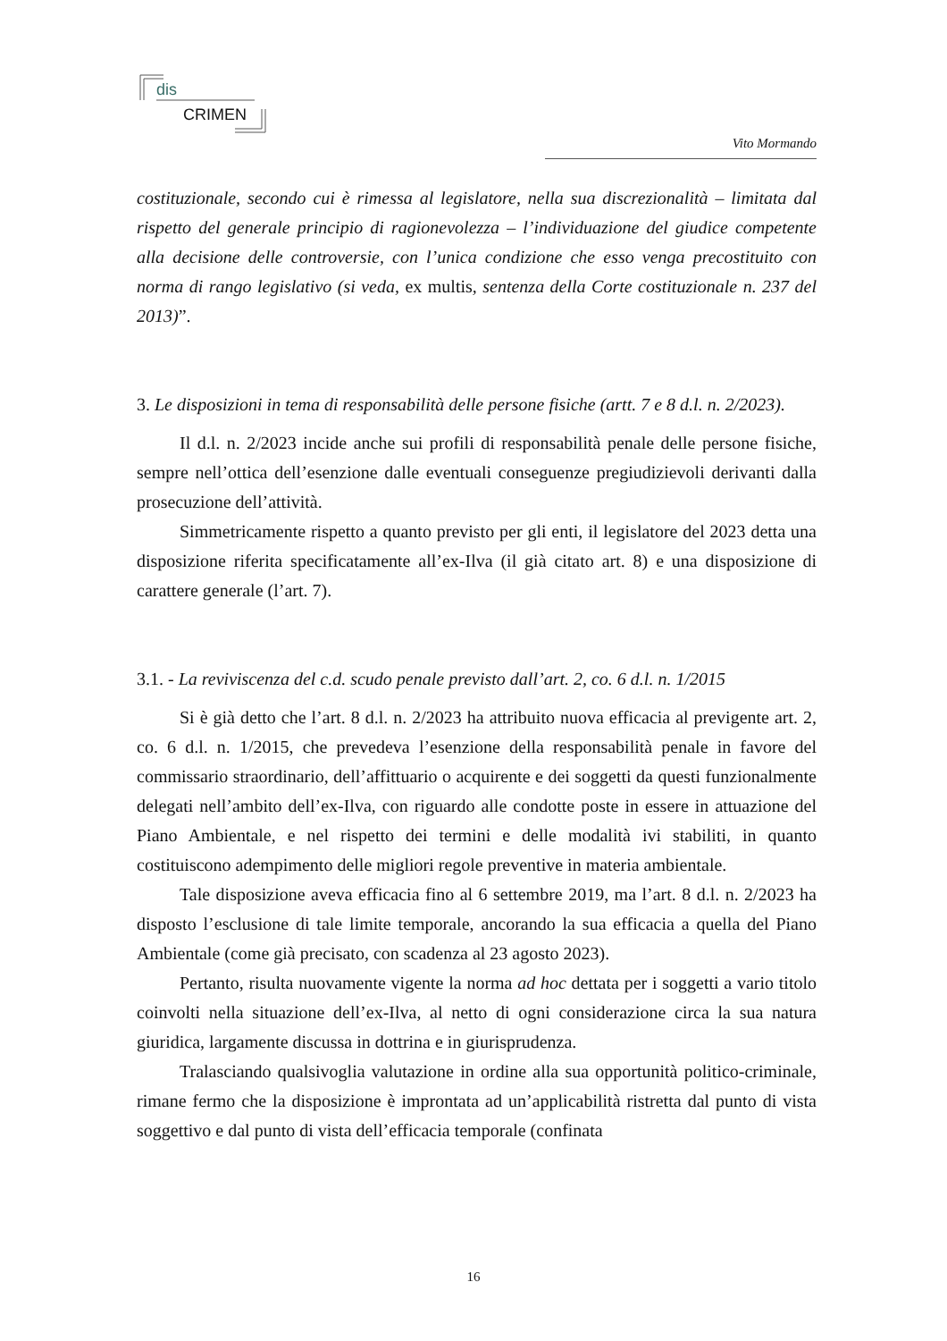dis
CRIMEN
Vito Mormando
costituzionale, secondo cui è rimessa al legislatore, nella sua discrezionalità – limitata dal rispetto del generale principio di ragionevolezza – l’individuazione del giudice competente alla decisione delle controversie, con l’unica condizione che esso venga precostituito con norma di rango legislativo (si veda, ex multis, sentenza della Corte costituzionale n. 237 del 2013)”.
3. Le disposizioni in tema di responsabilità delle persone fisiche (artt. 7 e 8 d.l. n. 2/2023).
Il d.l. n. 2/2023 incide anche sui profili di responsabilità penale delle persone fisiche, sempre nell’ottica dell’esenzione dalle eventuali conseguenze pregiudizievoli derivanti dalla prosecuzione dell’attività.
Simmetricamente rispetto a quanto previsto per gli enti, il legislatore del 2023 detta una disposizione riferita specificatamente all’ex-Ilva (il già citato art. 8) e una disposizione di carattere generale (l’art. 7).
3.1. - La reviviscenza del c.d. scudo penale previsto dall’art. 2, co. 6 d.l. n. 1/2015
Si è già detto che l’art. 8 d.l. n. 2/2023 ha attribuito nuova efficacia al previgente art. 2, co. 6 d.l. n. 1/2015, che prevedeva l’esenzione della responsabilità penale in favore del commissario straordinario, dell’affittuario o acquirente e dei soggetti da questi funzionalmente delegati nell’ambito dell’ex-Ilva, con riguardo alle condotte poste in essere in attuazione del Piano Ambientale, e nel rispetto dei termini e delle modalità ivi stabiliti, in quanto costituiscono adempimento delle migliori regole preventive in materia ambientale.
Tale disposizione aveva efficacia fino al 6 settembre 2019, ma l’art. 8 d.l. n. 2/2023 ha disposto l’esclusione di tale limite temporale, ancorando la sua efficacia a quella del Piano Ambientale (come già precisato, con scadenza al 23 agosto 2023).
Pertanto, risulta nuovamente vigente la norma ad hoc dettata per i soggetti a vario titolo coinvolti nella situazione dell’ex-Ilva, al netto di ogni considerazione circa la sua natura giuridica, largamente discussa in dottrina e in giurisprudenza.
Tralasciando qualsivoglia valutazione in ordine alla sua opportunità politico-criminale, rimane fermo che la disposizione è improntata ad un’applicabilità ristretta dal punto di vista soggettivo e dal punto di vista dell’efficacia temporale (confinata
16